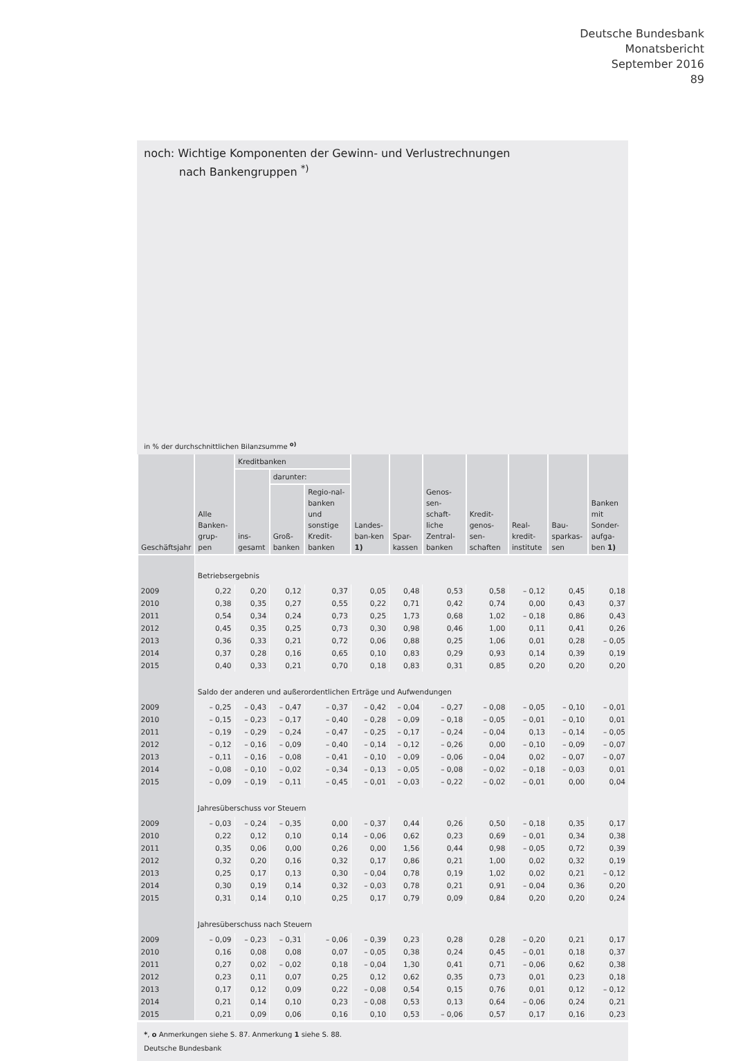Deutsche Bundesbank
Monatsbericht
September 2016
89
noch: Wichtige Komponenten der Gewinn- und Verlustrechnungen
nach Bankengruppen <sup>*)</sup>
in % der durchschnittlichen Bilanzsumme <sup>o)</sup>
| Geschäftsjahr | Alle Banken-grup-pen | Kreditbanken | | | Landes-ban-ken 1) | Spar-kassen | Genos-sen-schaft-liche Zentral-banken | Kredit-genos-sen-schaften | Real-kredit-institute | Bau-sparkas-sen | Banken mit Sonder-aufga-ben 1) |
| --- | --- | --- | --- | --- | --- | --- | --- | --- | --- | --- | --- |
| | | ins-gesamt | darunter: | | | | | | | | |
| | | | Groß-banken | Regio-nal-banken und sonstige Kredit-banken | | | | | | | |
| | Betriebsergebnis | | | | | | | | | | |
| 2009 | 0,22 | 0,20 | 0,12 | 0,37 | 0,05 | 0,48 | 0,53 | 0,58 | – 0,12 | 0,45 | 0,18 |
| 2010 | 0,38 | 0,35 | 0,27 | 0,55 | 0,22 | 0,71 | 0,42 | 0,74 | 0,00 | 0,43 | 0,37 |
| 2011 | 0,54 | 0,34 | 0,24 | 0,73 | 0,25 | 1,73 | 0,68 | 1,02 | – 0,18 | 0,86 | 0,43 |
| 2012 | 0,45 | 0,35 | 0,25 | 0,73 | 0,30 | 0,98 | 0,46 | 1,00 | 0,11 | 0,41 | 0,26 |
| 2013 | 0,36 | 0,33 | 0,21 | 0,72 | 0,06 | 0,88 | 0,25 | 1,06 | 0,01 | 0,28 | – 0,05 |
| 2014 | 0,37 | 0,28 | 0,16 | 0,65 | 0,10 | 0,83 | 0,29 | 0,93 | 0,14 | 0,39 | 0,19 |
| 2015 | 0,40 | 0,33 | 0,21 | 0,70 | 0,18 | 0,83 | 0,31 | 0,85 | 0,20 | 0,20 | 0,20 |
| | Saldo der anderen und außerordentlichen Erträge und Aufwendungen | | | | | | | | | | |
| 2009 | – 0,25 | – 0,43 | – 0,47 | – 0,37 | – 0,42 | – 0,04 | – 0,27 | – 0,08 | – 0,05 | – 0,10 | – 0,01 |
| 2010 | – 0,15 | – 0,23 | – 0,17 | – 0,40 | – 0,28 | – 0,09 | – 0,18 | – 0,05 | – 0,01 | – 0,10 | 0,01 |
| 2011 | – 0,19 | – 0,29 | – 0,24 | – 0,47 | – 0,25 | – 0,17 | – 0,24 | – 0,04 | 0,13 | – 0,14 | – 0,05 |
| 2012 | – 0,12 | – 0,16 | – 0,09 | – 0,40 | – 0,14 | – 0,12 | – 0,26 | 0,00 | – 0,10 | – 0,09 | – 0,07 |
| 2013 | – 0,11 | – 0,16 | – 0,08 | – 0,41 | – 0,10 | – 0,09 | – 0,06 | – 0,04 | 0,02 | – 0,07 | – 0,07 |
| 2014 | – 0,08 | – 0,10 | – 0,02 | – 0,34 | – 0,13 | – 0,05 | – 0,08 | – 0,02 | – 0,18 | – 0,03 | 0,01 |
| 2015 | – 0,09 | – 0,19 | – 0,11 | – 0,45 | – 0,01 | – 0,03 | – 0,22 | – 0,02 | – 0,01 | 0,00 | 0,04 |
| | Jahresüberschuss vor Steuern | | | | | | | | | | |
| 2009 | – 0,03 | – 0,24 | – 0,35 | 0,00 | – 0,37 | 0,44 | 0,26 | 0,50 | – 0,18 | 0,35 | 0,17 |
| 2010 | 0,22 | 0,12 | 0,10 | 0,14 | – 0,06 | 0,62 | 0,23 | 0,69 | – 0,01 | 0,34 | 0,38 |
| 2011 | 0,35 | 0,06 | 0,00 | 0,26 | 0,00 | 1,56 | 0,44 | 0,98 | – 0,05 | 0,72 | 0,39 |
| 2012 | 0,32 | 0,20 | 0,16 | 0,32 | 0,17 | 0,86 | 0,21 | 1,00 | 0,02 | 0,32 | 0,19 |
| 2013 | 0,25 | 0,17 | 0,13 | 0,30 | – 0,04 | 0,78 | 0,19 | 1,02 | 0,02 | 0,21 | – 0,12 |
| 2014 | 0,30 | 0,19 | 0,14 | 0,32 | – 0,03 | 0,78 | 0,21 | 0,91 | – 0,04 | 0,36 | 0,20 |
| 2015 | 0,31 | 0,14 | 0,10 | 0,25 | 0,17 | 0,79 | 0,09 | 0,84 | 0,20 | 0,20 | 0,24 |
| | Jahresüberschuss nach Steuern | | | | | | | | | | |
| 2009 | – 0,09 | – 0,23 | – 0,31 | – 0,06 | – 0,39 | 0,23 | 0,28 | 0,28 | – 0,20 | 0,21 | 0,17 |
| 2010 | 0,16 | 0,08 | 0,08 | 0,07 | – 0,05 | 0,38 | 0,24 | 0,45 | – 0,01 | 0,18 | 0,37 |
| 2011 | 0,27 | 0,02 | – 0,02 | 0,18 | – 0,04 | 1,30 | 0,41 | 0,71 | – 0,06 | 0,62 | 0,38 |
| 2012 | 0,23 | 0,11 | 0,07 | 0,25 | 0,12 | 0,62 | 0,35 | 0,73 | 0,01 | 0,23 | 0,18 |
| 2013 | 0,17 | 0,12 | 0,09 | 0,22 | – 0,08 | 0,54 | 0,15 | 0,76 | 0,01 | 0,12 | – 0,12 |
| 2014 | 0,21 | 0,14 | 0,10 | 0,23 | – 0,08 | 0,53 | 0,13 | 0,64 | – 0,06 | 0,24 | 0,21 |
| 2015 | 0,21 | 0,09 | 0,06 | 0,16 | 0,10 | 0,53 | – 0,06 | 0,57 | 0,17 | 0,16 | 0,23 |
*, o Anmerkungen siehe S. 87. Anmerkung 1 siehe S. 88.
Deutsche Bundesbank